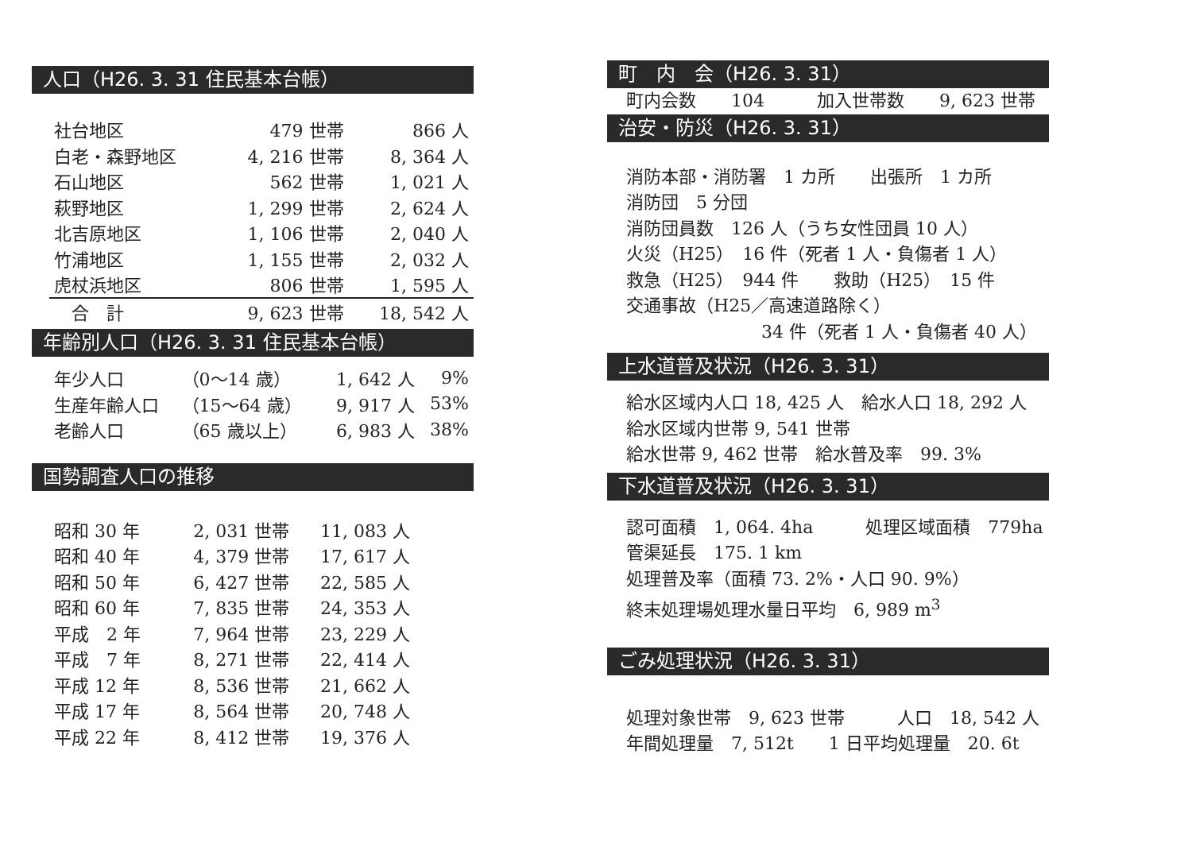人口（H26. 3. 31 住民基本台帳）
| 社台地区 | 479 世帯 | 866 人 |
| 白老・森野地区 | 4, 216 世帯 | 8, 364 人 |
| 石山地区 | 562 世帯 | 1, 021 人 |
| 萩野地区 | 1, 299 世帯 | 2, 624 人 |
| 北吉原地区 | 1, 106 世帯 | 2, 040 人 |
| 竹浦地区 | 1, 155 世帯 | 2, 032 人 |
| 虎杖浜地区 | 806 世帯 | 1, 595 人 |
| 合 計 | 9, 623 世帯 | 18, 542 人 |
年齢別人口（H26. 3. 31 住民基本台帳）
| 年少人口 | （0～14 歳） | 1, 642 人 | 9% |
| 生産年齢人口 | （15～64 歳） | 9, 917 人 | 53% |
| 老齢人口 | （65 歳以上） | 6, 983 人 | 38% |
国勢調査人口の推移
| 昭和 30 年 | 2, 031 世帯 | 11, 083 人 |
| 昭和 40 年 | 4, 379 世帯 | 17, 617 人 |
| 昭和 50 年 | 6, 427 世帯 | 22, 585 人 |
| 昭和 60 年 | 7, 835 世帯 | 24, 353 人 |
| 平成 2 年 | 7, 964 世帯 | 23, 229 人 |
| 平成 7 年 | 8, 271 世帯 | 22, 414 人 |
| 平成 12 年 | 8, 536 世帯 | 21, 662 人 |
| 平成 17 年 | 8, 564 世帯 | 20, 748 人 |
| 平成 22 年 | 8, 412 世帯 | 19, 376 人 |
町　内　会（H26. 3. 31）
町内会数　　104　　　加入世帯数　　9, 623 世帯
治安・防災（H26. 3. 31）
消防本部・消防署　1 カ所　　出張所　1 カ所
消防団　5 分団
消防団員数　126 人（うち女性団員 10 人）
火災（H25）　16 件（死者 1 人・負傷者 1 人）
救急（H25）　944 件　　救助（H25）　15 件
交通事故（H25／高速道路除く）
34 件（死者 1 人・負傷者 40 人）
上水道普及状況（H26. 3. 31）
給水区域内人口 18, 425 人　給水人口 18, 292 人
給水区域内世帯 9, 541 世帯
給水世帯 9, 462 世帯　給水普及率　99. 3%
下水道普及状況（H26. 3. 31）
認可面積　1, 064. 4ha　　　処理区域面積　779ha
管渠延長　175. 1 km
処理普及率（面積 73. 2%・人口 90. 9%）
終末処理場処理水量日平均　6, 989 m<sup>3</sup>
ごみ処理状況（H26. 3. 31）
処理対象世帯　9, 623 世帯　　　人口　18, 542 人
年間処理量　7, 512t　　1 日平均処理量　20. 6t